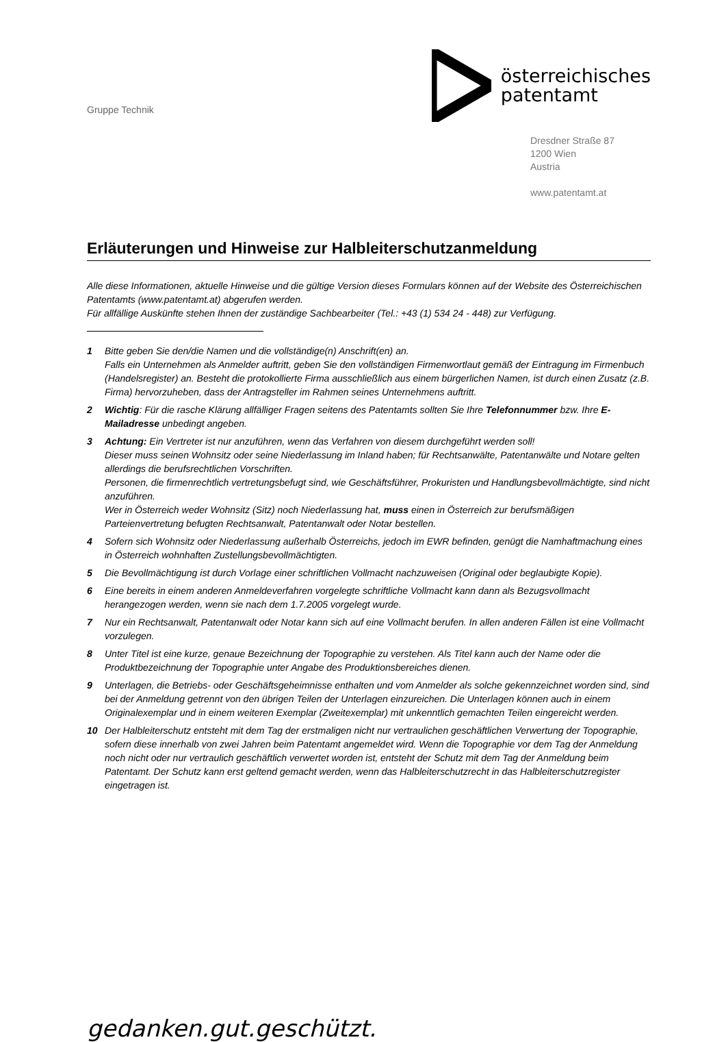Gruppe Technik
österreichisches
patentamt
Dresdner Straße 87
1200 Wien
Austria
www.patentamt.at
Erläuterungen und Hinweise zur Halbleiterschutzanmeldung
Alle diese Informationen, aktuelle Hinweise und die gültige Version dieses Formulars können auf der Website des Österreichischen Patentamts (www.patentamt.at) abgerufen werden.
Für allfällige Auskünfte stehen Ihnen der zuständige Sachbearbeiter (Tel.: +43 (1) 534 24 - 448) zur Verfügung.
1 Bitte geben Sie den/die Namen und die vollständige(n) Anschrift(en) an.
Falls ein Unternehmen als Anmelder auftritt, geben Sie den vollständigen Firmenwortlaut gemäß der Eintragung im Firmenbuch (Handelsregister) an. Besteht die protokollierte Firma ausschließlich aus einem bürgerlichen Namen, ist durch einen Zusatz (z.B. Firma) hervorzuheben, dass der Antragsteller im Rahmen seines Unternehmens auftritt.
2 Wichtig: Für die rasche Klärung allfälliger Fragen seitens des Patentamts sollten Sie Ihre Telefonnummer bzw. Ihre E-Mailadresse unbedingt angeben.
3 Achtung: Ein Vertreter ist nur anzuführen, wenn das Verfahren von diesem durchgeführt werden soll!
Dieser muss seinen Wohnsitz oder seine Niederlassung im Inland haben; für Rechtsanwälte, Patentanwälte und Notare gelten allerdings die berufsrechtlichen Vorschriften.
Personen, die firmenrechtlich vertretungsbefugt sind, wie Geschäftsführer, Prokuristen und Handlungsbevollmächtigte, sind nicht anzuführen.
Wer in Österreich weder Wohnsitz (Sitz) noch Niederlassung hat, muss einen in Österreich zur berufsmäßigen Parteienvertretung befugten Rechtsanwalt, Patentanwalt oder Notar bestellen.
4 Sofern sich Wohnsitz oder Niederlassung außerhalb Österreichs, jedoch im EWR befinden, genügt die Namhaftmachung eines in Österreich wohnhaften Zustellungsbevollmächtigten.
5 Die Bevollmächtigung ist durch Vorlage einer schriftlichen Vollmacht nachzuweisen (Original oder beglaubigte Kopie).
6 Eine bereits in einem anderen Anmeldeverfahren vorgelegte schriftliche Vollmacht kann dann als Bezugsvollmacht herangezogen werden, wenn sie nach dem 1.7.2005 vorgelegt wurde.
7 Nur ein Rechtsanwalt, Patentanwalt oder Notar kann sich auf eine Vollmacht berufen. In allen anderen Fällen ist eine Vollmacht vorzulegen.
8 Unter Titel ist eine kurze, genaue Bezeichnung der Topographie zu verstehen. Als Titel kann auch der Name oder die Produktbezeichnung der Topographie unter Angabe des Produktionsbereiches dienen.
9 Unterlagen, die Betriebs- oder Geschäftsgeheimnisse enthalten und vom Anmelder als solche gekennzeichnet worden sind, sind bei der Anmeldung getrennt von den übrigen Teilen der Unterlagen einzureichen. Die Unterlagen können auch in einem Originalexemplar und in einem weiteren Exemplar (Zweitexemplar) mit unkenntlich gemachten Teilen eingereicht werden.
10 Der Halbleiterschutz entsteht mit dem Tag der erstmaligen nicht nur vertraulichen geschäftlichen Verwertung der Topographie, sofern diese innerhalb von zwei Jahren beim Patentamt angemeldet wird. Wenn die Topographie vor dem Tag der Anmeldung noch nicht oder nur vertraulich geschäftlich verwertet worden ist, entsteht der Schutz mit dem Tag der Anmeldung beim Patentamt. Der Schutz kann erst geltend gemacht werden, wenn das Halbleiterschutzrecht in das Halbleiterschutzregister eingetragen ist.
gedanken.gut.geschützt.